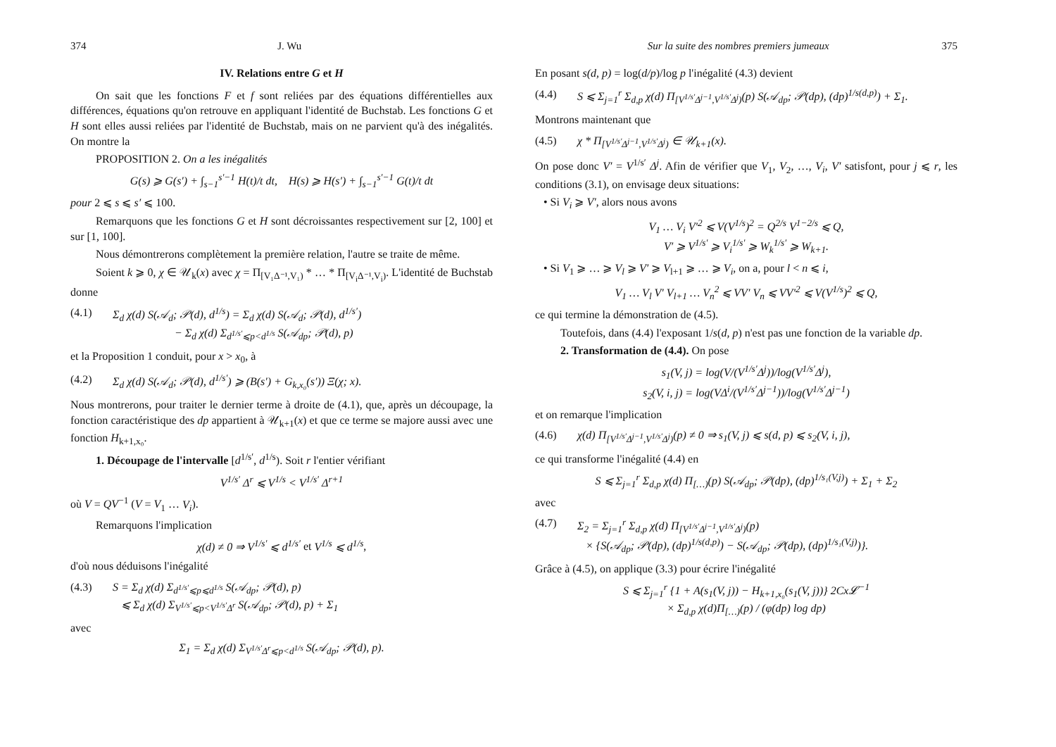374 J. Wu
IV. Relations entre G et H
On sait que les fonctions F et f sont reliées par des équations différentielles aux différences, équations qu'on retrouve en appliquant l'identité de Buchstab. Les fonctions G et H sont elles aussi reliées par l'identité de Buchstab, mais on ne parvient qu'à des inégalités. On montre la
PROPOSITION 2. On a les inégalités
G(s) ⩾ G(s′) + ∫<sub>s−1</sub><sup>s′−1</sup> H(t)/t dt, H(s) ⩾ H(s′) + ∫<sub>s−1</sub><sup>s′−1</sup> G(t)/t dt
pour 2 ⩽ s ⩽ s′ ⩽ 100.
Remarquons que les fonctions G et H sont décroissantes respectivement sur [2, 100] et sur [1, 100].
Nous démontrerons complètement la première relation, l'autre se traite de même.
Soient k ⩾ 0, χ ∈ 𝒰<sub>k</sub>(x) avec χ = Π<sub>[V₁Δ⁻¹,V₁)</sub> * … * Π<sub>[V<sub>i</sub>Δ⁻¹,V<sub>i</sub>)</sub>. L'identité de Buchstab donne
(4.1) Σ<sub>d</sub> χ(d) S(𝒜<sub>d</sub>; 𝒫(d), d<sup>1/s</sup>) = Σ<sub>d</sub> χ(d) S(𝒜<sub>d</sub>; 𝒫(d), d<sup>1/s′</sup>)
− Σ<sub>d</sub> χ(d) Σ<sub>d<sup>1/s′</sup>⩽p<d<sup>1/s</sup></sub> S(𝒜<sub>dp</sub>; 𝒫(d), p)
et la Proposition 1 conduit, pour x > x<sub>0</sub>, à
(4.2) Σ<sub>d</sub> χ(d) S(𝒜<sub>d</sub>; 𝒫(d), d<sup>1/s′</sup>) ⩾ (B(s′) + G<sub>k,x₀</sub>(s′)) Ξ(χ; x).
Nous montrerons, pour traiter le dernier terme à droite de (4.1), que, après un découpage, la fonction caractéristique des dp appartient à 𝒰<sub>k+1</sub>(x) et que ce terme se majore aussi avec une fonction H<sub>k+1,x₀</sub>.
1. Découpage de l'intervalle [d<sup>1/s′</sup>, d<sup>1/s</sup>). Soit r l'entier vérifiant
V<sup>1/s′</sup> Δ<sup>r</sup> ⩽ V<sup>1/s</sup> < V<sup>1/s′</sup> Δ<sup>r+1</sup>
où V = QV<sup>−1</sup> (V = V<sub>1</sub> … V<sub>i</sub>).
Remarquons l'implication
χ(d) ≠ 0 ⇒ V<sup>1/s′</sup> ⩽ d<sup>1/s′</sup> et V<sup>1/s</sup> ⩽ d<sup>1/s</sup>,
d'où nous déduisons l'inégalité
(4.3) S = Σ<sub>d</sub> χ(d) Σ<sub>d<sup>1/s′</sup>⩽p⩽d<sup>1/s</sup></sub> S(𝒜<sub>dp</sub>; 𝒫(d), p)
⩽ Σ<sub>d</sub> χ(d) Σ<sub>V<sup>1/s′</sup>⩽p<V<sup>1/s′</sup>Δ<sup>r</sup></sub> S(𝒜<sub>dp</sub>; 𝒫(d), p) + Σ<sub>1</sub>
avec
Σ<sub>1</sub> = Σ<sub>d</sub> χ(d) Σ<sub>V<sup>1/s′</sup>Δ<sup>r</sup>⩽p<d<sup>1/s</sup></sub> S(𝒜<sub>dp</sub>; 𝒫(d), p).
Sur la suite des nombres premiers jumeaux 375
En posant s(d, p) = log(d/p)/log p l'inégalité (4.3) devient
(4.4) S ⩽ Σ<sub>j=1</sub><sup>r</sup> Σ<sub>d,p</sub> χ(d) Π<sub>[V<sup>1/s′</sup>Δ<sup>j−1</sup>,V<sup>1/s′</sup>Δ<sup>j</sup>)</sub>(p) S(𝒜<sub>dp</sub>; 𝒫(dp), (dp)<sup>1/s(d,p)</sup>) + Σ<sub>1</sub>.
Montrons maintenant que
(4.5) χ * Π<sub>[V<sup>1/s′</sup>Δ<sup>j−1</sup>,V<sup>1/s′</sup>Δ<sup>j</sup>)</sub> ∈ 𝒰<sub>k+1</sub>(x).
On pose donc V′ = V<sup>1/s′</sup> Δ<sup>j</sup>. Afin de vérifier que V<sub>1</sub>, V<sub>2</sub>, …, V<sub>i</sub>, V′ satisfont, pour j ⩽ r, les conditions (3.1), on envisage deux situations:
• Si V<sub>i</sub> ⩾ V′, alors nous avons
V<sub>1</sub> … V<sub>i</sub> V′<sup>2</sup> ⩽ V(V<sup>1/s</sup>)<sup>2</sup> = Q<sup>2/s</sup> V<sup>1−2/s</sup> ⩽ Q,
V′ ⩾ V<sup>1/s′</sup> ⩾ V<sub>i</sub><sup>1/s′</sup> ⩾ W<sub>k</sub><sup>1/s′</sup> ⩾ W<sub>k+1</sub>.
• Si V<sub>1</sub> ⩾ … ⩾ V<sub>l</sub> ⩾ V′ ⩾ V<sub>l+1</sub> ⩾ … ⩾ V<sub>i</sub>, on a, pour l < n ⩽ i,
V<sub>1</sub> … V<sub>l</sub> V′ V<sub>l+1</sub> … V<sub>n</sub><sup>2</sup> ⩽ VV′ V<sub>n</sub> ⩽ VV′<sup>2</sup> ⩽ V(V<sup>1/s</sup>)<sup>2</sup> ⩽ Q,
ce qui termine la démonstration de (4.5).
Toutefois, dans (4.4) l'exposant 1/s(d, p) n'est pas une fonction de la variable dp.
2. Transformation de (4.4). On pose
s<sub>1</sub>(V, j) = log(V/(V<sup>1/s′</sup>Δ<sup>j</sup>))/log(V<sup>1/s′</sup>Δ<sup>j</sup>),
s<sub>2</sub>(V, i, j) = log(VΔ<sup>i</sup>/(V<sup>1/s′</sup>Δ<sup>j−1</sup>))/log(V<sup>1/s′</sup>Δ<sup>j−1</sup>)
et on remarque l'implication
(4.6) χ(d) Π<sub>[V<sup>1/s′</sup>Δ<sup>j−1</sup>,V<sup>1/s′</sup>Δ<sup>j</sup>)</sub>(p) ≠ 0 ⇒ s<sub>1</sub>(V, j) ⩽ s(d, p) ⩽ s<sub>2</sub>(V, i, j),
ce qui transforme l'inégalité (4.4) en
S ⩽ Σ<sub>j=1</sub><sup>r</sup> Σ<sub>d,p</sub> χ(d) Π<sub>[…)</sub>(p) S(𝒜<sub>dp</sub>; 𝒫(dp), (dp)<sup>1/s₁(V,j)</sup>) + Σ<sub>1</sub> + Σ<sub>2</sub>
avec
(4.7) Σ<sub>2</sub> = Σ<sub>j=1</sub><sup>r</sup> Σ<sub>d,p</sub> χ(d) Π<sub>[V<sup>1/s′</sup>Δ<sup>j−1</sup>,V<sup>1/s′</sup>Δ<sup>j</sup>)</sub>(p)
× {S(𝒜<sub>dp</sub>; 𝒫(dp), (dp)<sup>1/s(d,p)</sup>) − S(𝒜<sub>dp</sub>; 𝒫(dp), (dp)<sup>1/s₁(V,j)</sup>)}.
Grâce à (4.5), on applique (3.3) pour écrire l'inégalité
S ⩽ Σ<sub>j=1</sub><sup>r</sup> {1 + A(s<sub>1</sub>(V, j)) − H<sub>k+1,x₀</sub>(s<sub>1</sub>(V, j))} 2Cx𝓛<sup>−1</sup>
× Σ<sub>d,p</sub> χ(d)Π<sub>[…)</sub>(p) / (φ(dp) log dp)